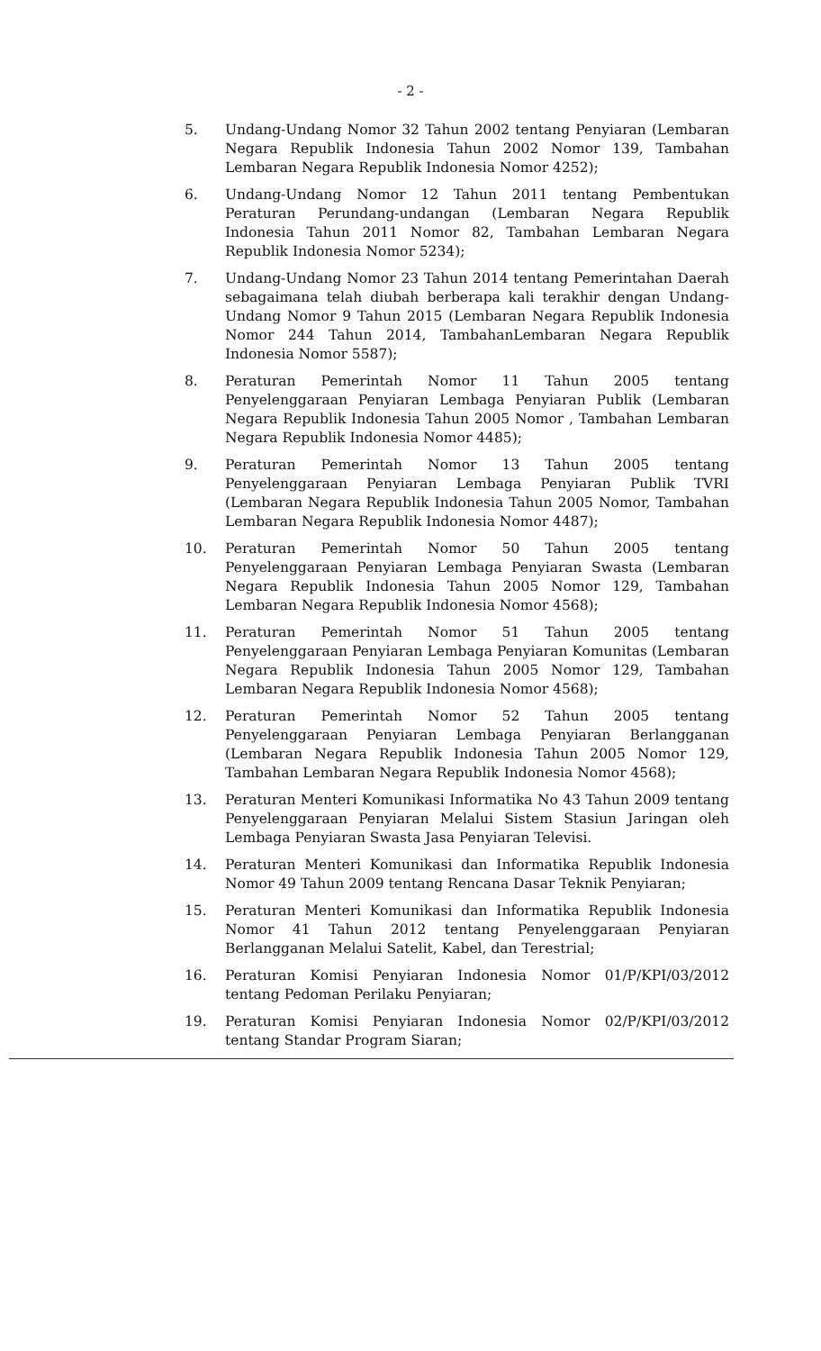- 2 -
5. Undang-Undang Nomor 32 Tahun 2002 tentang Penyiaran (Lembaran Negara Republik Indonesia Tahun 2002 Nomor 139, Tambahan Lembaran Negara Republik Indonesia Nomor 4252);
6. Undang-Undang Nomor 12 Tahun 2011 tentang Pembentukan Peraturan Perundang-undangan (Lembaran Negara Republik Indonesia Tahun 2011 Nomor 82, Tambahan Lembaran Negara Republik Indonesia Nomor 5234);
7. Undang-Undang Nomor 23 Tahun 2014 tentang Pemerintahan Daerah sebagaimana telah diubah berberapa kali terakhir dengan Undang-Undang Nomor 9 Tahun 2015 (Lembaran Negara Republik Indonesia Nomor 244 Tahun 2014, TambahanLembaran Negara Republik Indonesia Nomor 5587);
8. Peraturan Pemerintah Nomor 11 Tahun 2005 tentang Penyelenggaraan Penyiaran Lembaga Penyiaran Publik (Lembaran Negara Republik Indonesia Tahun 2005 Nomor , Tambahan Lembaran Negara Republik Indonesia Nomor 4485);
9. Peraturan Pemerintah Nomor 13 Tahun 2005 tentang Penyelenggaraan Penyiaran Lembaga Penyiaran Publik TVRI (Lembaran Negara Republik Indonesia Tahun 2005 Nomor, Tambahan Lembaran Negara Republik Indonesia Nomor 4487);
10. Peraturan Pemerintah Nomor 50 Tahun 2005 tentang Penyelenggaraan Penyiaran Lembaga Penyiaran Swasta (Lembaran Negara Republik Indonesia Tahun 2005 Nomor 129, Tambahan Lembaran Negara Republik Indonesia Nomor 4568);
11. Peraturan Pemerintah Nomor 51 Tahun 2005 tentang Penyelenggaraan Penyiaran Lembaga Penyiaran Komunitas (Lembaran Negara Republik Indonesia Tahun 2005 Nomor 129, Tambahan Lembaran Negara Republik Indonesia Nomor 4568);
12. Peraturan Pemerintah Nomor 52 Tahun 2005 tentang Penyelenggaraan Penyiaran Lembaga Penyiaran Berlangganan (Lembaran Negara Republik Indonesia Tahun 2005 Nomor 129, Tambahan Lembaran Negara Republik Indonesia Nomor 4568);
13. Peraturan Menteri Komunikasi Informatika No 43 Tahun 2009 tentang Penyelenggaraan Penyiaran Melalui Sistem Stasiun Jaringan oleh Lembaga Penyiaran Swasta Jasa Penyiaran Televisi.
14. Peraturan Menteri Komunikasi dan Informatika Republik Indonesia Nomor 49 Tahun 2009 tentang Rencana Dasar Teknik Penyiaran;
15. Peraturan Menteri Komunikasi dan Informatika Republik Indonesia Nomor 41 Tahun 2012 tentang Penyelenggaraan Penyiaran Berlangganan Melalui Satelit, Kabel, dan Terestrial;
16. Peraturan Komisi Penyiaran Indonesia Nomor 01/P/KPI/03/2012 tentang Pedoman Perilaku Penyiaran;
19. Peraturan Komisi Penyiaran Indonesia Nomor 02/P/KPI/03/2012 tentang Standar Program Siaran;